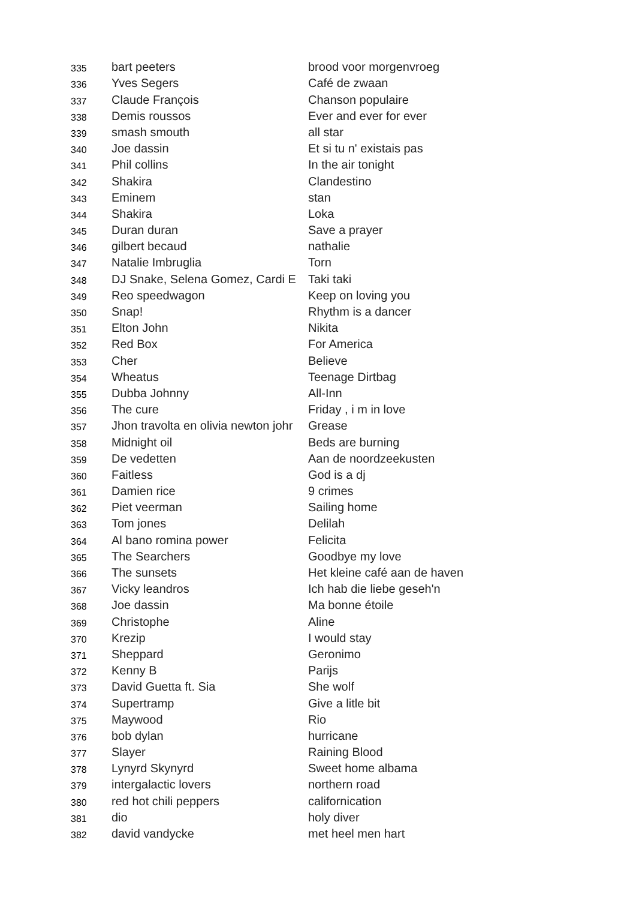| 335 | bart peeters | brood voor morgenvroeg |
| 336 | Yves Segers | Café de zwaan |
| 337 | Claude François | Chanson populaire |
| 338 | Demis roussos | Ever and ever for ever |
| 339 | smash smouth | all star |
| 340 | Joe dassin | Et si tu n' existais pas |
| 341 | Phil collins | In the air tonight |
| 342 | Shakira | Clandestino |
| 343 | Eminem | stan |
| 344 | Shakira | Loka |
| 345 | Duran duran | Save a prayer |
| 346 | gilbert becaud | nathalie |
| 347 | Natalie Imbruglia | Torn |
| 348 | DJ Snake, Selena Gomez, Cardi E | Taki taki |
| 349 | Reo speedwagon | Keep on loving you |
| 350 | Snap! | Rhythm is a dancer |
| 351 | Elton John | Nikita |
| 352 | Red Box | For America |
| 353 | Cher | Believe |
| 354 | Wheatus | Teenage Dirtbag |
| 355 | Dubba Johnny | All-Inn |
| 356 | The cure | Friday , i m in love |
| 357 | Jhon travolta en olivia newton johr | Grease |
| 358 | Midnight oil | Beds are burning |
| 359 | De vedetten | Aan de noordzeekusten |
| 360 | Faitless | God is a dj |
| 361 | Damien rice | 9 crimes |
| 362 | Piet veerman | Sailing home |
| 363 | Tom jones | Delilah |
| 364 | Al bano romina power | Felicita |
| 365 | The Searchers | Goodbye my love |
| 366 | The sunsets | Het kleine café aan de haven |
| 367 | Vicky leandros | Ich hab die liebe geseh'n |
| 368 | Joe dassin | Ma bonne étoile |
| 369 | Christophe | Aline |
| 370 | Krezip | I would stay |
| 371 | Sheppard | Geronimo |
| 372 | Kenny B | Parijs |
| 373 | David Guetta ft. Sia | She wolf |
| 374 | Supertramp | Give a litle bit |
| 375 | Maywood | Rio |
| 376 | bob dylan | hurricane |
| 377 | Slayer | Raining Blood |
| 378 | Lynyrd Skynyrd | Sweet home albama |
| 379 | intergalactic lovers | northern road |
| 380 | red hot chili peppers | californication |
| 381 | dio | holy diver |
| 382 | david vandycke | met heel men hart |